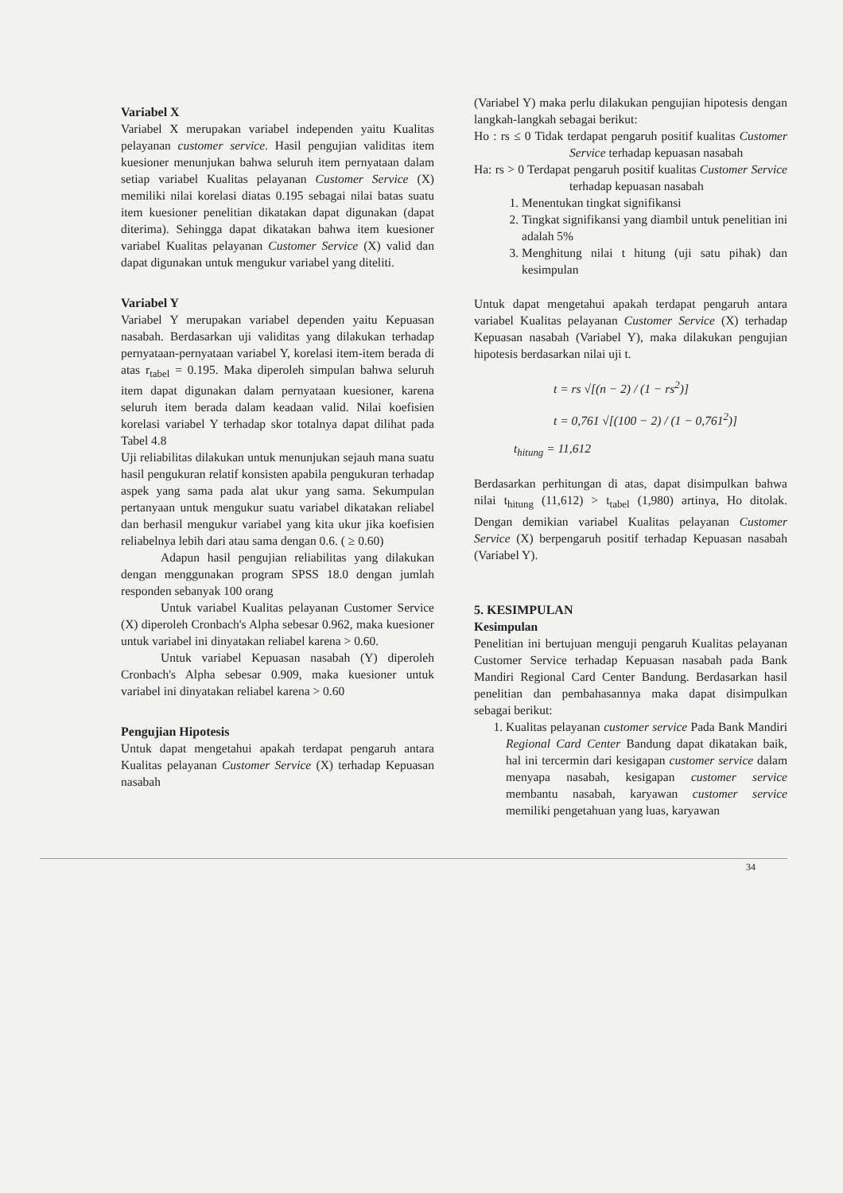Variabel X
Variabel X merupakan variabel independen yaitu Kualitas pelayanan customer service. Hasil pengujian validitas item kuesioner menunjukan bahwa seluruh item pernyataan dalam setiap variabel Kualitas pelayanan Customer Service (X) memiliki nilai korelasi diatas 0.195 sebagai nilai batas suatu item kuesioner penelitian dikatakan dapat digunakan (dapat diterima). Sehingga dapat dikatakan bahwa item kuesioner variabel Kualitas pelayanan Customer Service (X) valid dan dapat digunakan untuk mengukur variabel yang diteliti.
Variabel Y
Variabel Y merupakan variabel dependen yaitu Kepuasan nasabah. Berdasarkan uji validitas yang dilakukan terhadap pernyataan-pernyataan variabel Y, korelasi item-item berada di atas r<sub>tabel</sub> = 0.195. Maka diperoleh simpulan bahwa seluruh item dapat digunakan dalam pernyataan kuesioner, karena seluruh item berada dalam keadaan valid. Nilai koefisien korelasi variabel Y terhadap skor totalnya dapat dilihat pada Tabel 4.8
Uji reliabilitas dilakukan untuk menunjukan sejauh mana suatu hasil pengukuran relatif konsisten apabila pengukuran terhadap aspek yang sama pada alat ukur yang sama. Sekumpulan pertanyaan untuk mengukur suatu variabel dikatakan reliabel dan berhasil mengukur variabel yang kita ukur jika koefisien reliabelnya lebih dari atau sama dengan 0.6. ( ≥ 0.60)
Adapun hasil pengujian reliabilitas yang dilakukan dengan menggunakan program SPSS 18.0 dengan jumlah responden sebanyak 100 orang
Untuk variabel Kualitas pelayanan Customer Service (X) diperoleh Cronbach's Alpha sebesar 0.962, maka kuesioner untuk variabel ini dinyatakan reliabel karena > 0.60.
Untuk variabel Kepuasan nasabah (Y) diperoleh Cronbach's Alpha sebesar 0.909, maka kuesioner untuk variabel ini dinyatakan reliabel karena > 0.60
Pengujian Hipotesis
Untuk dapat mengetahui apakah terdapat pengaruh antara Kualitas pelayanan Customer Service (X) terhadap Kepuasan nasabah
(Variabel Y) maka perlu dilakukan pengujian hipotesis dengan langkah-langkah sebagai berikut:
Ho : rs ≤ 0 Tidak terdapat pengaruh positif kualitas Customer Service terhadap kepuasan nasabah
Ha: rs > 0 Terdapat pengaruh positif kualitas Customer Service terhadap kepuasan nasabah
1. Menentukan tingkat signifikansi
2. Tingkat signifikansi yang diambil untuk penelitian ini adalah 5%
3. Menghitung nilai t hitung (uji satu pihak) dan kesimpulan
Untuk dapat mengetahui apakah terdapat pengaruh antara variabel Kualitas pelayanan Customer Service (X) terhadap Kepuasan nasabah (Variabel Y), maka dilakukan pengujian hipotesis berdasarkan nilai uji t.
t = rs √[(n − 2) / (1 − rs<sup>2</sup>)]
t = 0,761 √[(100 − 2) / (1 − 0,761<sup>2</sup>)]
t<sub>hitung</sub> = 11,612
Berdasarkan perhitungan di atas, dapat disimpulkan bahwa nilai t<sub>hitung</sub> (11,612) > t<sub>tabel</sub> (1,980) artinya, Ho ditolak. Dengan demikian variabel Kualitas pelayanan Customer Service (X) berpengaruh positif terhadap Kepuasan nasabah (Variabel Y).
5. KESIMPULAN
Kesimpulan
Penelitian ini bertujuan menguji pengaruh Kualitas pelayanan Customer Service terhadap Kepuasan nasabah pada Bank Mandiri Regional Card Center Bandung. Berdasarkan hasil penelitian dan pembahasannya maka dapat disimpulkan sebagai berikut:
1. Kualitas pelayanan customer service Pada Bank Mandiri Regional Card Center Bandung dapat dikatakan baik, hal ini tercermin dari kesigapan customer service dalam menyapa nasabah, kesigapan customer service membantu nasabah, karyawan customer service memiliki pengetahuan yang luas, karyawan
34